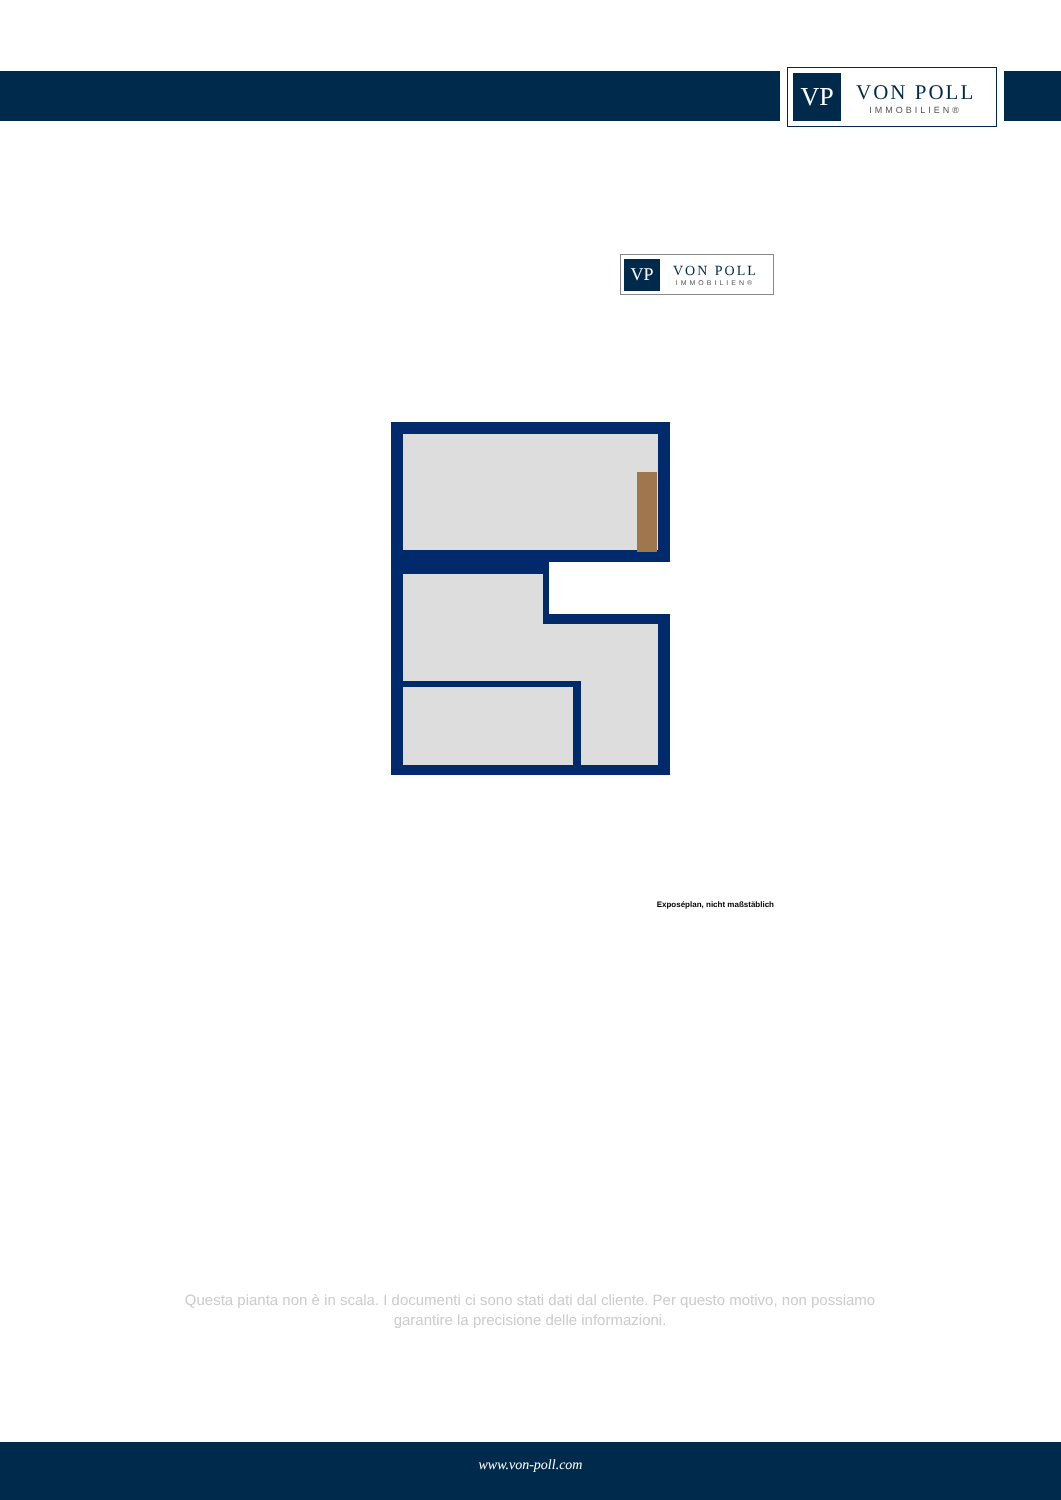VP
VON POLL
IMMOBILIEN®
VP
VON POLL
IMMOBILIEN®
Exposéplan, nicht maßstäblich
Questa pianta non è in scala. I documenti ci sono stati dati dal cliente. Per questo motivo, non possiamo garantire la precisione delle informazioni.
www.von-poll.com